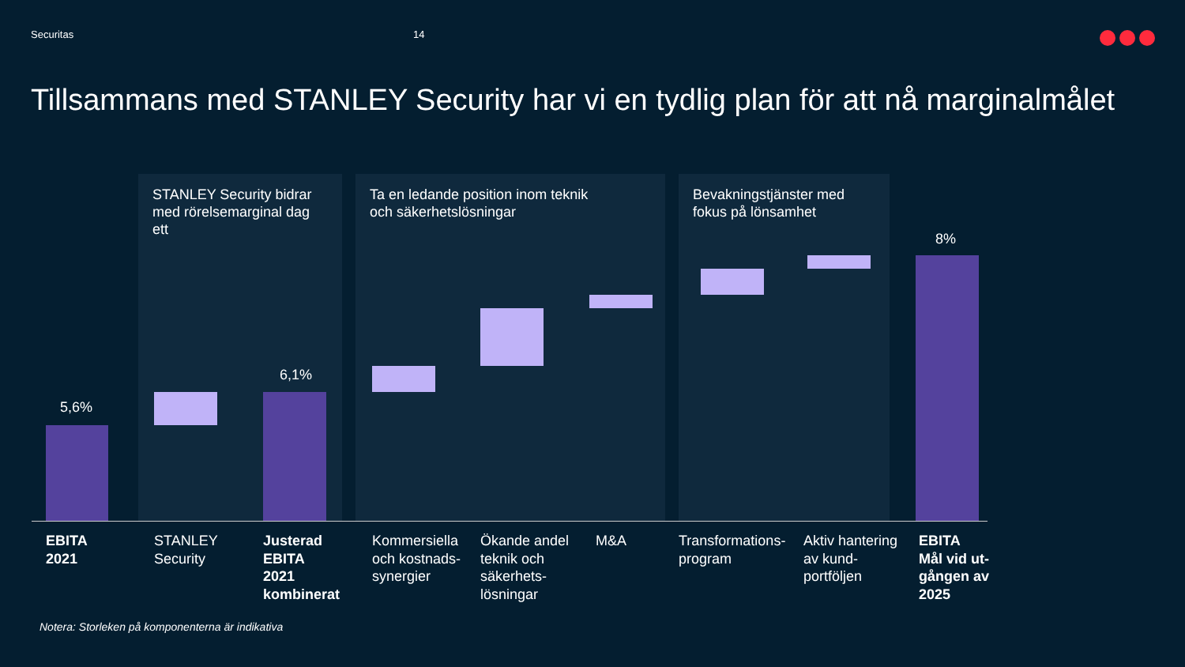Securitas 14
Tillsammans med STANLEY Security har vi en tydlig plan för att nå marginalmålet
STANLEY Security bidrar
med rörelsemarginal dag
ett
Ta en ledande position inom teknik
och säkerhetslösningar
Bevakningstjänster med
fokus på lönsamhet
5,6%
6,1%
8%
EBITA
2021
STANLEY
Security
Justerad
EBITA
2021
kombinerat
Kommersiella
och kostnads-
synergier
Ökande andel
teknik och
säkerhets-
lösningar
M&A
Transformations-
program
Aktiv hantering
av kund-
portföljen
EBITA
Mål vid ut-
gången av
2025
Notera: Storleken på komponenterna är indikativa